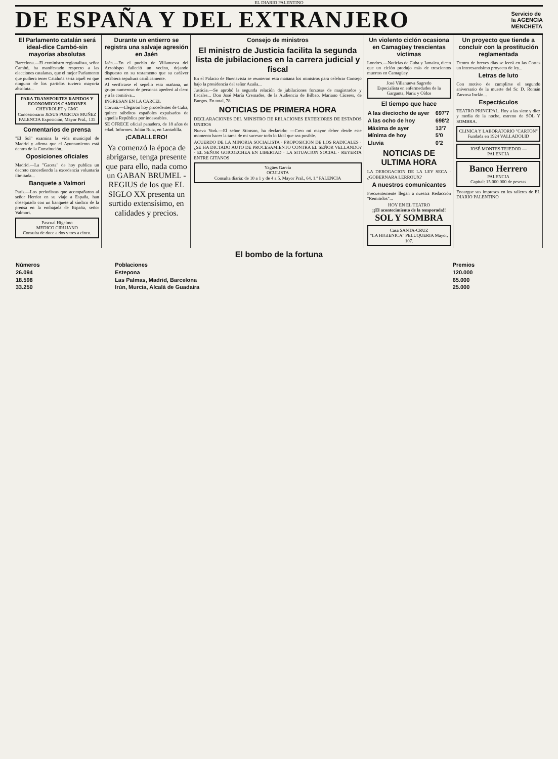EL DIARIO PALENTINO
DE ESPAÑA Y DEL EXTRANJERO
Servicio de
la AGENCIA
MENCHETA
El Parlamento catalán será ideal-dice Cambó-sin mayorías absolutas
Barcelona.—El exministro regionalista, señor Cambó, ha manifestado respecto a las elecciones catalanas, que el mejor Parlamento que pudiera tener Cataluña sería aquél en que ninguno de los partidos tuviera mayoría absoluta...
PARA TRANSPORTES RAPIDOS Y ECONOMICOS CAMIONES
CHEVROLET y GMC
Concesionario JESUS PUERTAS MUÑEZ PALENCIA Exposición, Mayor Pral., 135
Comentarios de prensa
"El Sol" examina la vida municipal de Madrid y afirma que el Ayuntamiento está dentro de la Constitución...
Oposiciones oficiales
Madrid.—La "Gaceta" de hoy publica un decreto concediendo la excedencia voluntaria ilimitada...
Banquete a Valmori
París.—Los periodistas que acompañaron al señor Herriot en su viaje a España, han obsequiado con un banquete al síndico de la prensa en la embajada de España, señor Valmori.
Pascual Higelmo
MEDICO CIRUJANO
Consulta de doce a dos y tres a cinco.
Durante un entierro se registra una salvaje agresión en Jaén
Jaén.—En el pueblo de Villanueva del Arzobispo falleció un vecino, dejando dispuesto en su testamento que su cadáver recibiera sepultura católicamente.
Al verificarse el sepelio esta mañana, un grupo numeroso de personas apedreó al clero y a la comitiva...
INGRESAN EN LA CARCEL
Coruña.—Llegaron hoy procedentes de Cuba, quince súbditos españoles expulsados de aquella República por indeseables.
SE OFRECE oficial panadero, de 18 años de edad. Informes. Julián Ruiz, en Lantadilla.
¡CABALLERO!
Ya comenzó la época de abrigarse, tenga presente que para ello, nada como un GABAN BRUMEL - REGIUS de los que EL SIGLO XX presenta un surtido extensísimo, en calidades y precios.
Consejo de ministros
El ministro de Justicia facilita la segunda lista de jubilaciones en la carrera judicial y fiscal
En el Palacio de Buenavista se reunieron esta mañana los ministros para celebrar Consejo bajo la presidencia del señor Azaña...
Justicia.—Se aprobó la segunda relación de jubilaciones forzosas de magistrados y fiscales... Don José María Cremades, de la Audiencia de Bilbao. Mariano Cáceres, de Burgos. En total, 78.
NOTICIAS DE PRIMERA HORA
DECLARACIONES DEL MINISTRO DE RELACIONES EXTERIORES DE ESTADOS UNIDOS
Nueva York.—El señor Stimson, ha declarado: —Creo mi mayor deber desde este momento hacer la tarea de mi sucesor todo lo fácil que sea posible.
ACUERDO DE LA MINORIA SOCIALISTA · PROPOSICION DE LOS RADICALES · ¿SE HA DICTADO AUTO DE PROCESAMIENTO CONTRA EL SEÑOR VELLANDO? · EL SEÑOR GOICOECHEA EN LIBERTAD · LA SITUACION SOCIAL · REYERTA ENTRE GITANOS
Yagües García
OCULISTA
Consulta diaria: de 10 a 1 y de 4 a 5. Mayor Pral., 64, 1.º PALENCIA
Un violento ciclón ocasiona en Camagüey trescientas víctimas
Londres.—Noticias de Cuba y Jamaica, dicen que un ciclón produjo más de trescientos muertos en Camagüey.
José Villanueva Sagredo
Especialista en enfermedades de la Garganta, Nariz y Oídos
El tiempo que hace
| A las dieciocho de ayer | 697'7 |
| A las ocho de hoy | 698'2 |
| Máxima de ayer | 13'7 |
| Mínima de hoy | 5'0 |
| Lluvia | 0'2 |
NOTICIAS DE ULTIMA HORA
LA DEROGACION DE LA LEY SECA · ¿GOBERNARA LERROUX?
A nuestros comunicantes
Frecuentemente llegan a nuestra Redacción "Remitidos"...
HOY EN EL TEATRO
¡¡El acontecimiento de la temporada!!
SOL Y SOMBRA
Casa SANTA-CRUZ
"LA HIGIENICA" PELUQUERIA Mayor, 107.
Un proyecto que tiende a concluir con la prostitución reglamentada
Dentro de breves días se leerá en las Cortes un interesantísimo proyecto de ley...
Letras de luto
Con motivo de cumplirse el segundo aniversario de la muerte del Sr. D. Román Zarzosa Inclán...
Espectáculos
TEATRO PRINCIPAL. Hoy a las siete y diez y media de la noche, estreno de SOL Y SOMBRA.
CLINICA Y LABORATORIO "CARTON" Fundada en 1924 VALLADOLID
JOSÉ MONTES TEJEDOR — PALENCIA
Banco Herrero
PALENCIA
Capital: 15.000.000 de pesetas
Encargue sus impresos en los talleres de EL DIARIO PALENTINO
El bombo de la fortuna
| Números | Poblaciones | Premios |
| --- | --- | --- |
| 26.094 | Estepona | 120.000 |
| 18.598 | Las Palmas, Madrid, Barcelona | 65.000 |
| 33.250 | Irún, Murcia, Alcalá de Guadaira | 25.000 |